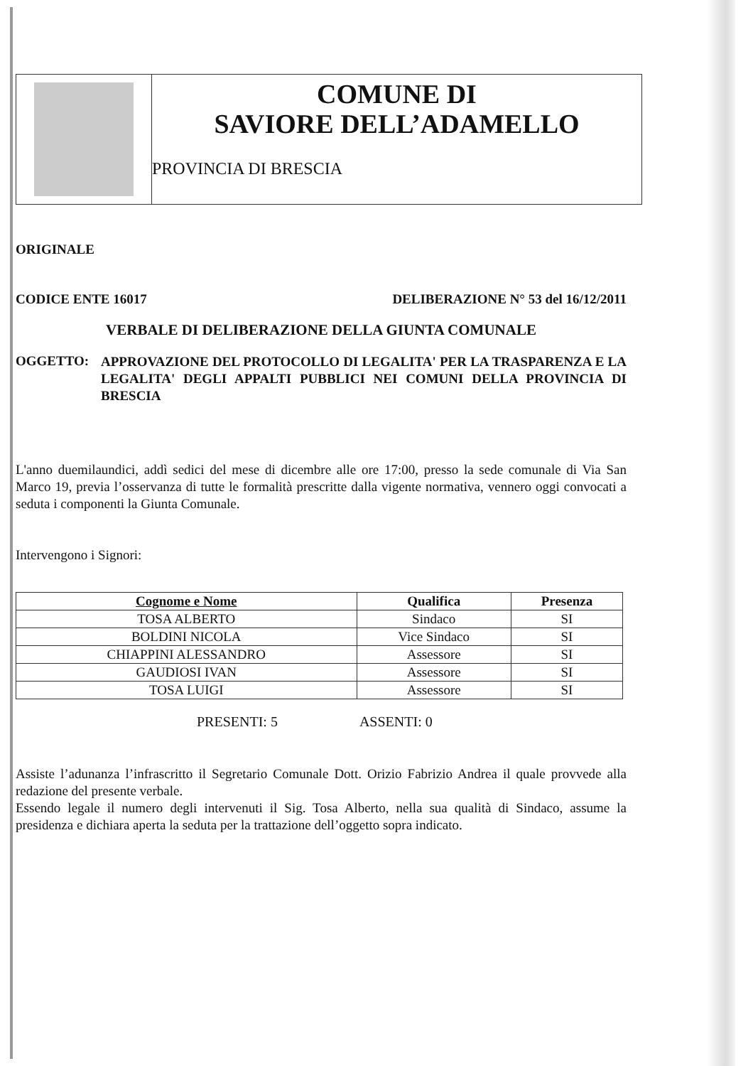COMUNE DI
SAVIORE DELL’ADAMELLO
PROVINCIA DI BRESCIA
ORIGINALE
CODICE ENTE 16017 DELIBERAZIONE N° 53 del 16/12/2011
VERBALE DI DELIBERAZIONE DELLA GIUNTA COMUNALE
OGGETTO:
APPROVAZIONE DEL PROTOCOLLO DI LEGALITA' PER LA TRASPARENZA E LA LEGALITA' DEGLI APPALTI PUBBLICI NEI COMUNI DELLA PROVINCIA DI BRESCIA
L'anno duemilaundici, addì sedici del mese di dicembre alle ore 17:00, presso la sede comunale di Via San Marco 19, previa l’osservanza di tutte le formalità prescritte dalla vigente normativa, vennero oggi convocati a seduta i componenti la Giunta Comunale.
Intervengono i Signori:
| Cognome e Nome | Qualifica | Presenza |
| --- | --- | --- |
| TOSA ALBERTO | Sindaco | SI |
| BOLDINI NICOLA | Vice Sindaco | SI |
| CHIAPPINI ALESSANDRO | Assessore | SI |
| GAUDIOSI IVAN | Assessore | SI |
| TOSA LUIGI | Assessore | SI |
PRESENTI: 5 ASSENTI: 0
Assiste l’adunanza l’infrascritto il Segretario Comunale Dott. Orizio Fabrizio Andrea il quale provvede alla redazione del presente verbale.
Essendo legale il numero degli intervenuti il Sig. Tosa Alberto, nella sua qualità di Sindaco, assume la presidenza e dichiara aperta la seduta per la trattazione dell’oggetto sopra indicato.